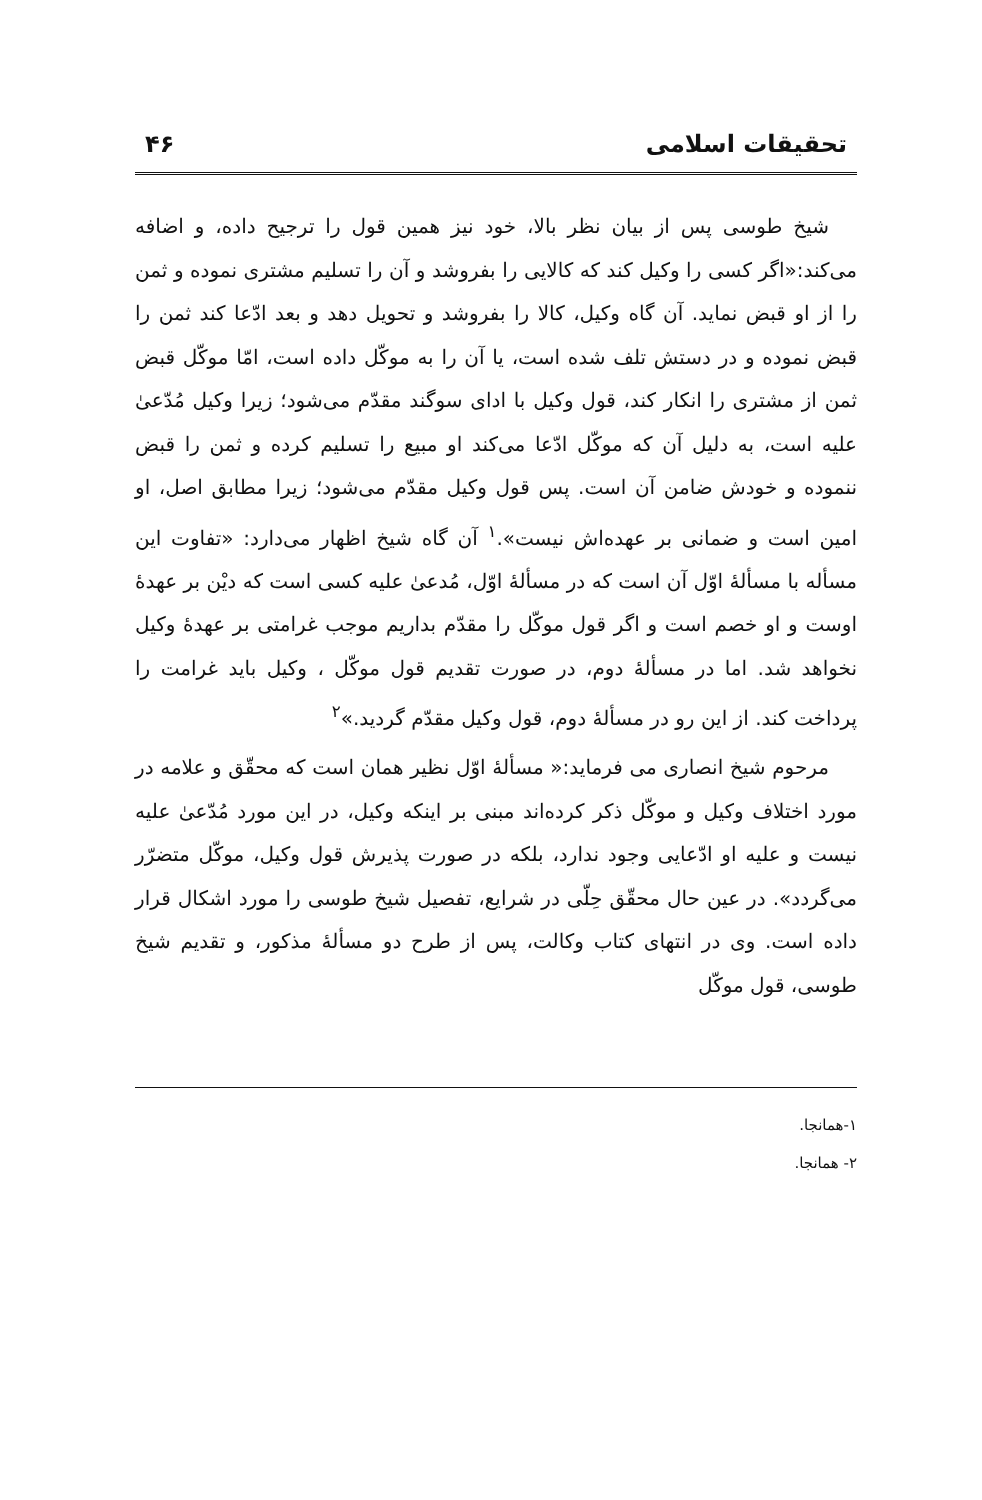تحقیقات اسلامی ۴۶
شیخ طوسی پس از بیان نظر بالا، خود نیز همین قول را ترجیح داده، و اضافه می‌کند:«اگر کسی را وکیل کند که کالایی را بفروشد و آن را تسلیم مشتری نموده و ثمن را از او قبض نماید. آن گاه وکیل، کالا را بفروشد و تحویل دهد و بعد ادّعا کند ثمن را قبض نموده و در دستش تلف شده است، یا آن را به موکّل داده است، امّا موکّل قبض ثمن از مشتری را انکار کند، قول وکیل با ادای سوگند مقدّم می‌شود؛ زیرا وکیل مُدّعیٰ علیه است، به دلیل آن که موکّل ادّعا می‌کند او مبیع را تسلیم کرده و ثمن را قبض ننموده و خودش ضامن آن است. پس قول وکیل مقدّم می‌شود؛ زیرا مطابق اصل، او امین است و ضمانی بر عهده‌اش نیست».<sup>۱</sup> آن گاه شیخ اظهار می‌دارد: «تفاوت این مسأله با مسألهٔ اوّل آن است که در مسألهٔ اوّل، مُدعیٰ علیه کسی است که دیْن بر عهدهٔ اوست و او خصم است و اگر قول موکّل را مقدّم بداریم موجب غرامتی بر عهدهٔ وکیل نخواهد شد. اما در مسألهٔ دوم، در صورت تقدیم قول موکّل ، وکیل باید غرامت را پرداخت کند. از این رو در مسألهٔ دوم، قول وکیل مقدّم گردید.»<sup>۲</sup>
مرحوم شیخ انصاری می فرماید:« مسألهٔ اوّل نظیر همان است که محقّق و علامه در مورد اختلاف وکیل و موکّل ذکر کرده‌اند مبنی بر اینکه وکیل، در این مورد مُدّعیٰ علیه نیست و علیه او ادّعایی وجود ندارد، بلکه در صورت پذیرش قول وکیل، موکّل متضرّر می‌گردد». در عین حال محقّق حِلّی در شرایع، تفصیل شیخ طوسی را مورد اشکال قرار داده است. وی در انتهای کتاب وکالت، پس از طرح دو مسألهٔ مذکور، و تقدیم شیخ طوسی، قول موکّل
۱-همانجا.
۲- همانجا.